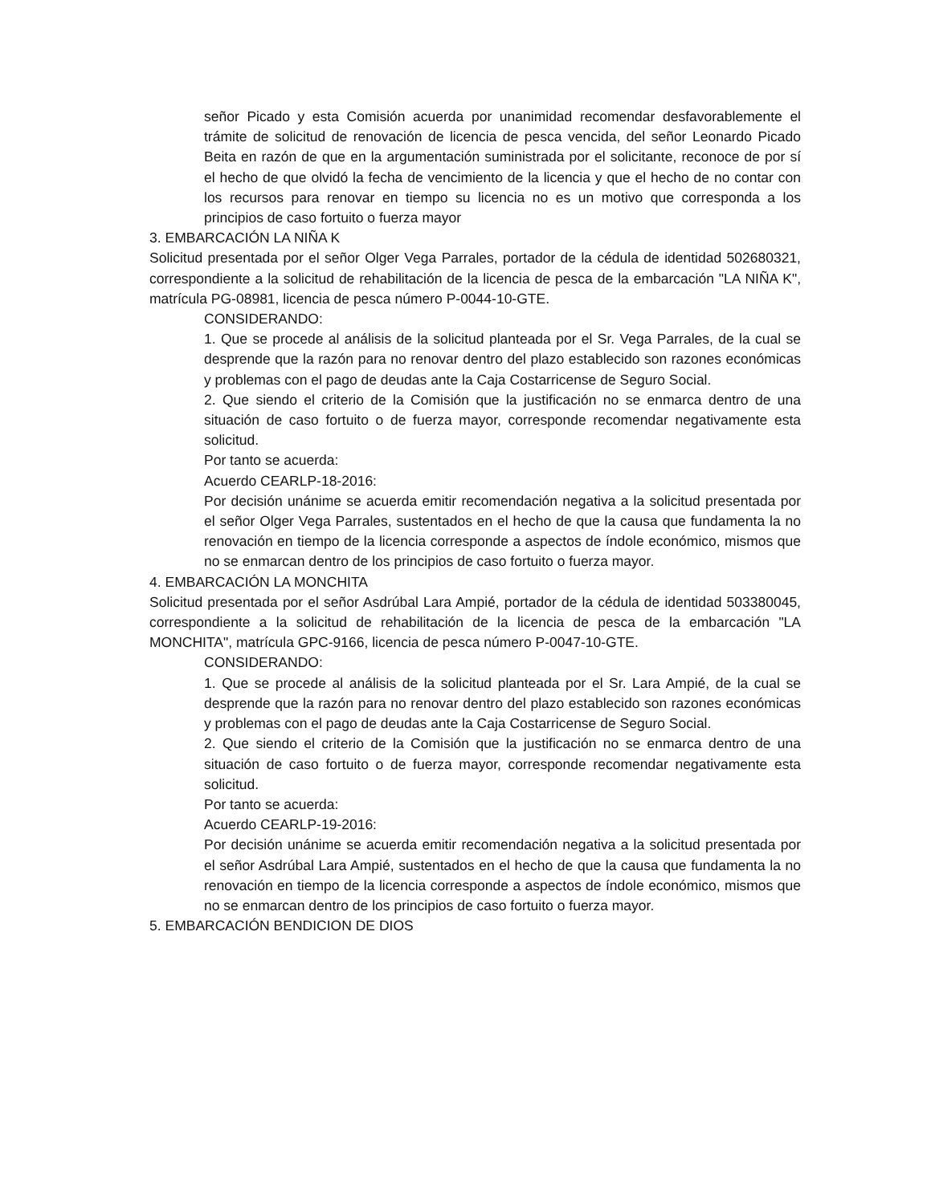señor Picado y esta Comisión acuerda por unanimidad recomendar desfavorablemente el trámite de solicitud de renovación de licencia de pesca vencida, del señor Leonardo Picado Beita en razón de que en la argumentación suministrada por el solicitante, reconoce de por sí el hecho de que olvidó la fecha de vencimiento de la licencia y que el hecho de no contar con los recursos para renovar en tiempo su licencia no es un motivo que corresponda a los principios de caso fortuito o fuerza mayor
3. EMBARCACIÓN LA NIÑA K
Solicitud presentada por el señor Olger Vega Parrales, portador de la cédula de identidad 502680321, correspondiente a la solicitud de rehabilitación de la licencia de pesca de la embarcación "LA NIÑA K", matrícula PG-08981, licencia de pesca número P-0044-10-GTE.
CONSIDERANDO:
1. Que se procede al análisis de la solicitud planteada por el Sr. Vega Parrales, de la cual se desprende que la razón para no renovar dentro del plazo establecido son razones económicas y problemas con el pago de deudas ante la Caja Costarricense de Seguro Social.
2. Que siendo el criterio de la Comisión que la justificación no se enmarca dentro de una situación de caso fortuito o de fuerza mayor, corresponde recomendar negativamente esta solicitud.
Por tanto se acuerda:
Acuerdo CEARLP-18-2016:
Por decisión unánime se acuerda emitir recomendación negativa a la solicitud presentada por el señor Olger Vega Parrales, sustentados en el hecho de que la causa que fundamenta la no renovación en tiempo de la licencia corresponde a aspectos de índole económico, mismos que no se enmarcan dentro de los principios de caso fortuito o fuerza mayor.
4. EMBARCACIÓN LA MONCHITA
Solicitud presentada por el señor Asdrúbal Lara Ampié, portador de la cédula de identidad 503380045, correspondiente a la solicitud de rehabilitación de la licencia de pesca de la embarcación "LA MONCHITA", matrícula GPC-9166, licencia de pesca número P-0047-10-GTE.
CONSIDERANDO:
1. Que se procede al análisis de la solicitud planteada por el Sr. Lara Ampié, de la cual se desprende que la razón para no renovar dentro del plazo establecido son razones económicas y problemas con el pago de deudas ante la Caja Costarricense de Seguro Social.
2. Que siendo el criterio de la Comisión que la justificación no se enmarca dentro de una situación de caso fortuito o de fuerza mayor, corresponde recomendar negativamente esta solicitud.
Por tanto se acuerda:
Acuerdo CEARLP-19-2016:
Por decisión unánime se acuerda emitir recomendación negativa a la solicitud presentada por el señor Asdrúbal Lara Ampié, sustentados en el hecho de que la causa que fundamenta la no renovación en tiempo de la licencia corresponde a aspectos de índole económico, mismos que no se enmarcan dentro de los principios de caso fortuito o fuerza mayor.
5. EMBARCACIÓN BENDICION DE DIOS